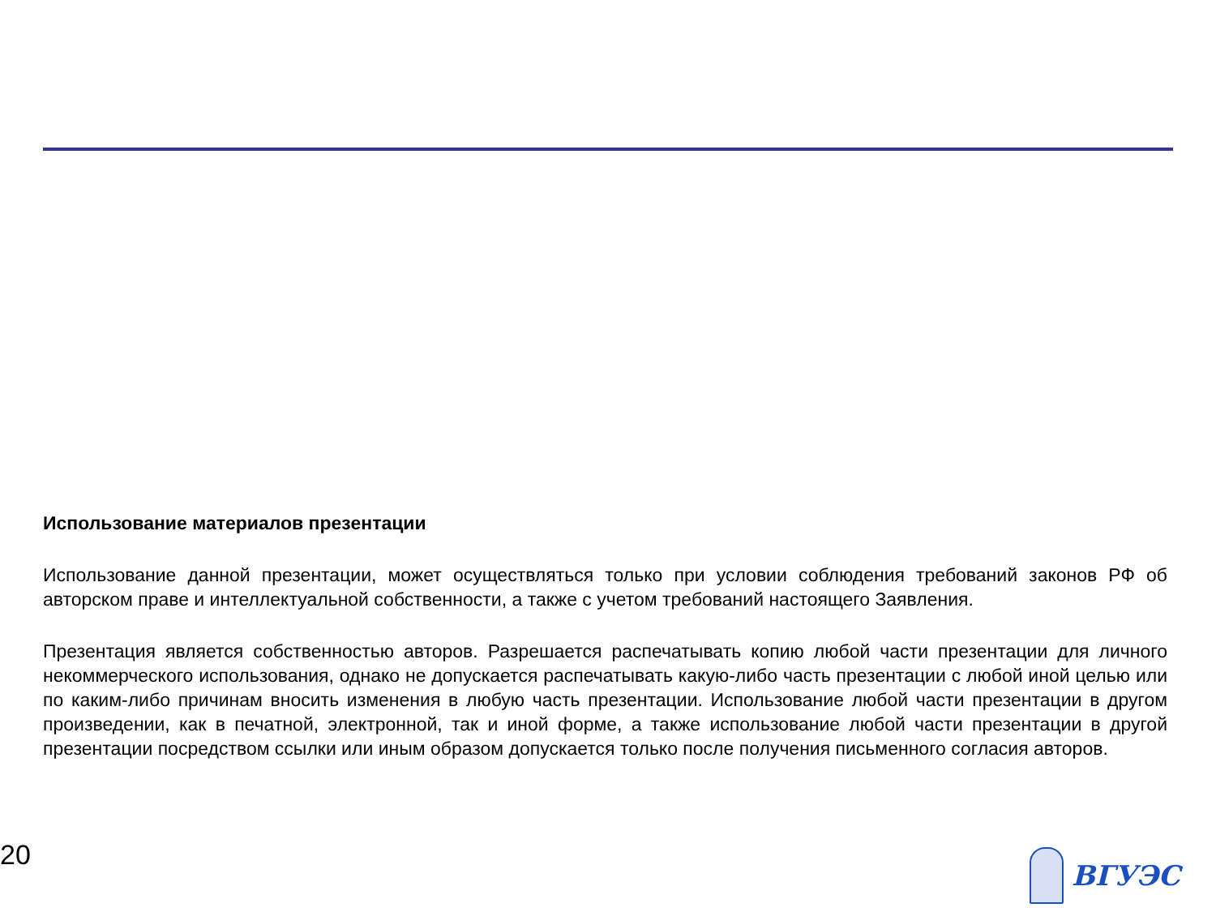Использование материалов презентации
Использование данной презентации, может осуществляться только при условии соблюдения требований законов РФ об авторском праве и интеллектуальной собственности, а также с учетом требований настоящего Заявления.
Презентация является собственностью авторов. Разрешается распечатывать копию любой части презентации для личного некоммерческого использования, однако не допускается распечатывать какую-либо часть презентации с любой иной целью или по каким-либо причинам вносить изменения в любую часть презентации. Использование любой части презентации в другом произведении, как в печатной, электронной, так и иной форме, а также использование любой части презентации в другой презентации посредством ссылки или иным образом допускается только после получения письменного согласия авторов.
20 ВГУЭС